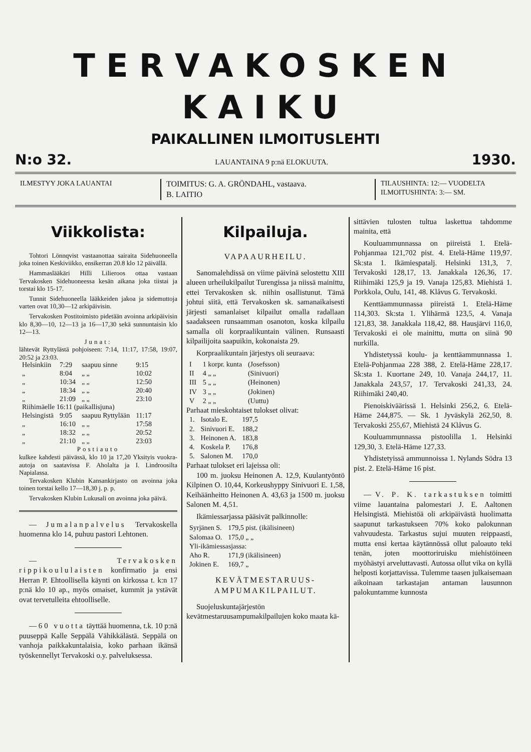TERVAKOSKEN KAIKU
PAIKALLINEN ILMOITUSLEHTI
N:o 32. LAUANTAINA 9 p:nä ELOKUUTA. 1930.
ILMESTYY JOKA LAUANTAI TOIMITUS: G. A. GRÖNDAHL, vastaava.
B. LAITIO
TILAUSHINTA: 12:— VUODELTA
ILMOITUSHINTA: 3:— SM.
Viikkolista:
Tohtori Lönnqvist vastaanottaa sairaita Sidehuoneella joka toinen Keskiviikko, ensikerran 20.8 klo 12 päivällä.
Hammaslääkäri Hilli Lilieroos ottaa vastaan Tervakosken Sidehuoneessa kesän aikana joka tiistai ja torstai klo 15-17.
Tunnit Sidehuoneella lääkkeiden jakoa ja sidemuttoja varten ovat 10,30—12 arkipäivisin.
Tervakosken Postitoimisto pidetään avoinna arkipäivisin klo 8,30—10, 12—13 ja 16—17,30 sekä sunnuntaisin klo 12—13.
Junat:
lähtevät Ryttylästä pohjoiseen: 7:14, 11:17, 17:58, 19:07, 20:52 ja 23:03.
| Helsinkiin | 7:29 | saapuu sinne | 9:15 |
| „ | 8:04 | „ „ | 10:02 |
| „ | 10:34 | „ „ | 12:50 |
| „ | 18:34 | „ „ | 20:40 |
| „ | 21:09 | „ „ | 23:10 |
| Riihimäelle 16:11 (paikallisjuna) | | | |
| Helsingistä | 9:05 | saapuu Ryttylään | 11:17 |
| „ | 16:10 | „ „ | 17:58 |
| „ | 18:32 | „ „ | 20:52 |
| „ | 21:10 | „ „ | 23:03 |
Postiauto
kulkee kahdesti päivässä, klo 10 ja 17,20 Yksityis vuokra-autoja on saatavissa F. Aholalta ja I. Lindroosilta Napialassa.
Tervakosken Klubin Kansankirjasto on avoinna joka toinen torstai kello 17—18,30 j. p. p.
Tervakosken Klubin Lukusali on avoinna joka päivä.
— Jumalanpalvelus Tervakoskella huomenna klo 14, puhuu pastori Lehtonen.
— Tervakosken rippikoululaisten konfirmatio ja ensi Herran P. Ehtoollisella käynti on kirkossa t. k:n 17 p:nä klo 10 ap., myös omaiset, kummit ja ystävät ovat tervetulleita ehtoolliselle.
— 60 vuotta täyttää huomenna, t.k. 10 p:nä puuseppä Kalle Seppälä Vähikkälästä. Seppälä on vanhoja paikkakuntalaisia, koko parhaan ikänsä työskennellyt Tervakoski o.y. palveluksessa.
Kilpailuja.
VAPAAURHEILU.
Sanomalehdissä on viime päivinä selostettu XIII alueen urheilukilpailut Turengissa ja niissä mainittu, ettei Tervakosken sk. niihin osallistunut. Tämä johtui siitä, että Tervakosken sk. samanaikaisesti järjesti samanlaiset kilpailut omalla radallaan saadakseen runsaamman osanoton, koska kilpailu samalla oli korpraalikuntain välinen. Runsaasti kilpailijoita saapuikin, kokonaista 29.
Korpraalikuntain järjestys oli seuraava:
| I | 1 korpr. kunta | (Josefsson) |
| II | 4 „ „ | (Sinivuori) |
| III | 5 „ „ | (Heinonen) |
| IV | 3 „ „ | (Jokinen) |
| V | 2 „ „ | (Uuttu) |
Parhaat mieskohtaiset tulokset olivat:
| 1. | Isotalo E. | 197,5 |
| 2. | Sinivuori E. | 188,2 |
| 3. | Heinonen A. | 183,8 |
| 4. | Koskela P. | 176,8 |
| 5. | Salonen M. | 170,0 |
Parhaat tulokset eri lajeissa oli:
100 m. juoksu Heinonen A. 12,9, Kuulantyöntö Kilpinen O. 10,44, Korkeushyppy Sinivuori E. 1,58, Keihäänheitto Heinonen A. 43,63 ja 1500 m. juoksu Salonen M. 4,51.
Ikämiessarjassa pääsivät palkinnolle:
| Syrjänen S. | 179,5 pist. (ikälisineen) |
| Salomaa O. | 175,0 „ „ |
| Yli-ikämiessasjassa: | |
| Aho R. | 171,9 (ikälisineen) |
| Jokinen E. | 169,7 „ |
KEVÄTMESTARUUS-
AMPUMAKILPAILUT.
Suojeluskuntajärjestön kevätmestaruusampumakilpailujen koko maata kä-
sittävien tulosten tultua laskettua tahdomme mainita, että
Kouluammunnassa on piireistä 1. Etelä-Pohjanmaa 121,702 pist. 4. Etelä-Häme 119,97. Sk:sta 1. Ikämiespatalj. Helsinki 131,3, 7. Tervakoski 128,17, 13. Janakkala 126,36, 17. Riihimäki 125,9 ja 19. Vanaja 125,83. Miehistä 1. Porkkola, Oulu, 141, 48. Klåvus G. Tervakoski.
Kenttäammunnassa piireistä 1. Etelä-Häme 114,303. Sk:sta 1. Ylihärmä 123,5, 4. Vanaja 121,83, 38. Janakkala 118,42, 88. Hausjärvi 116,0, Tervakoski ei ole mainittu, mutta on siinä 90 nurkilla.
Yhdistetyssä koulu- ja kenttäammunnassa 1. Etelä-Pohjanmaa 228 388, 2. Etelä-Häme 228,17. Sk:sta 1. Kuortane 249, 10. Vanaja 244,17, 11. Janakkala 243,57, 17. Tervakoski 241,33, 24. Riihimäki 240,40.
Pienoiskiväärissä 1. Helsinki 256,2, 6. Etelä-Häme 244,875. — Sk. 1 Jyväskylä 262,50, 8. Tervakoski 255,67, Miehistä 24 Klåvus G.
Kouluammunnassa pistoolilla 1. Helsinki 129,30, 3. Etelä-Häme 127,33.
Yhdistetyissä ammunnoissa 1. Nylands Södra 13 pist. 2. Etelä-Häme 16 pist.
— V. P. K. tarkastuksen toimitti viime lauantaina palomestari J. E. Aaltonen Helsingistä. Miehistöä oli arkipäivästä huolimatta saapunut tarkastukseen 70% koko palokunnan vahvuudesta. Tarkastus sujui muuten reippaasti, mutta ensi kertaa käytännössä ollut paloauto teki tenän, joten moottoriruisku miehistöineen myöhästyi arveluttavasti. Autossa ollut vika on kyllä helposti korjattavissa. Tulemme taasen julkaisemaan aikoinaan tarkastajan antaman lausunnon palokuntamme kunnosta